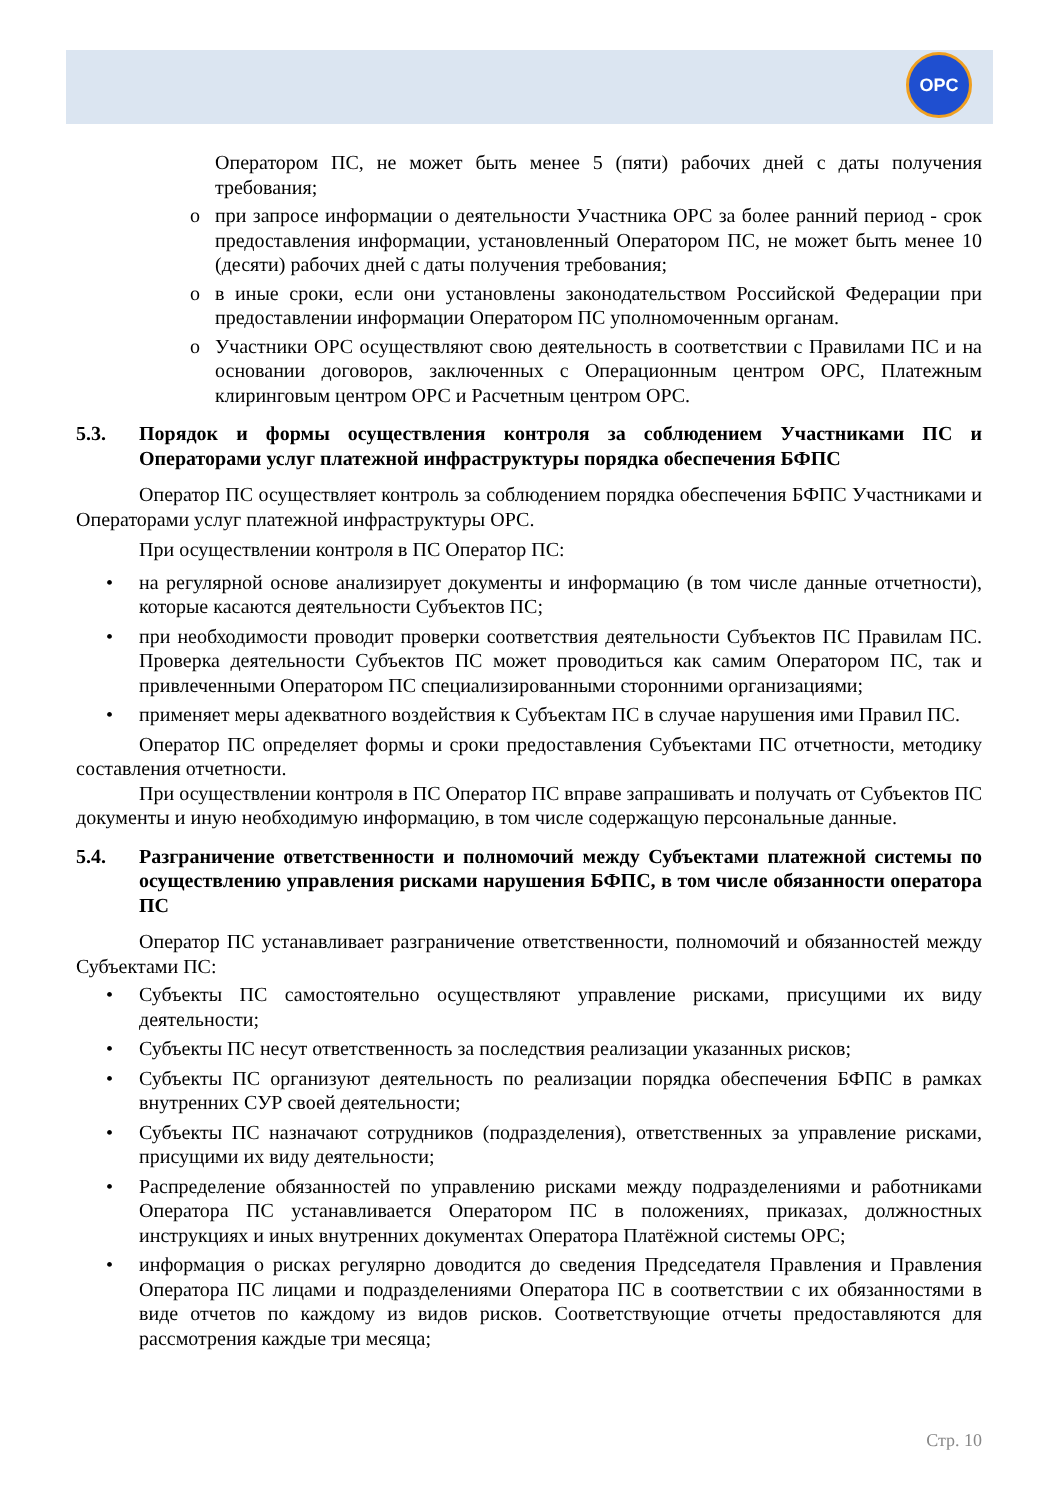OPC
Оператором ПС, не может быть менее 5 (пяти) рабочих дней с даты получения требования;
o при запросе информации о деятельности Участника ОРС за более ранний период - срок предоставления информации, установленный Оператором ПС, не может быть менее 10 (десяти) рабочих дней с даты получения требования;
o в иные сроки, если они установлены законодательством Российской Федерации при предоставлении информации Оператором ПС уполномоченным органам.
o Участники ОРС осуществляют свою деятельность в соответствии с Правилами ПС и на основании договоров, заключенных с Операционным центром ОРС, Платежным клиринговым центром ОРС и Расчетным центром ОРС.
5.3. Порядок и формы осуществления контроля за соблюдением Участниками ПС и Операторами услуг платежной инфраструктуры порядка обеспечения БФПС
Оператор ПС осуществляет контроль за соблюдением порядка обеспечения БФПС Участниками и Операторами услуг платежной инфраструктуры ОРС.
При осуществлении контроля в ПС Оператор ПС:
• на регулярной основе анализирует документы и информацию (в том числе данные отчетности), которые касаются деятельности Субъектов ПС;
• при необходимости проводит проверки соответствия деятельности Субъектов ПС Правилам ПС. Проверка деятельности Субъектов ПС может проводиться как самим Оператором ПС, так и привлеченными Оператором ПС специализированными сторонними организациями;
• применяет меры адекватного воздействия к Субъектам ПС в случае нарушения ими Правил ПС.
Оператор ПС определяет формы и сроки предоставления Субъектами ПС отчетности, методику составления отчетности.
При осуществлении контроля в ПС Оператор ПС вправе запрашивать и получать от Субъектов ПС документы и иную необходимую информацию, в том числе содержащую персональные данные.
5.4. Разграничение ответственности и полномочий между Субъектами платежной системы по осуществлению управления рисками нарушения БФПС, в том числе обязанности оператора ПС
Оператор ПС устанавливает разграничение ответственности, полномочий и обязанностей между Субъектами ПС:
• Субъекты ПС самостоятельно осуществляют управление рисками, присущими их виду деятельности;
• Субъекты ПС несут ответственность за последствия реализации указанных рисков;
• Субъекты ПС организуют деятельность по реализации порядка обеспечения БФПС в рамках внутренних СУР своей деятельности;
• Субъекты ПС назначают сотрудников (подразделения), ответственных за управление рисками, присущими их виду деятельности;
• Распределение обязанностей по управлению рисками между подразделениями и работниками Оператора ПС устанавливается Оператором ПС в положениях, приказах, должностных инструкциях и иных внутренних документах Оператора Платёжной системы ОРС;
• информация о рисках регулярно доводится до сведения Председателя Правления и Правления Оператора ПС лицами и подразделениями Оператора ПС в соответствии с их обязанностями в виде отчетов по каждому из видов рисков. Соответствующие отчеты предоставляются для рассмотрения каждые три месяца;
Стр. 10